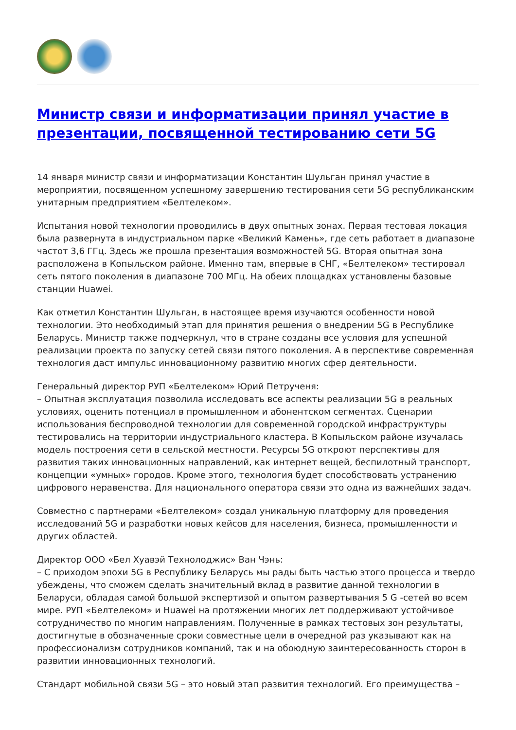Министр связи и информатизации принял участие в презентации, посвященной тестированию сети 5G
14 января министр связи и информатизации Константин Шульган принял участие в мероприятии, посвященном успешному завершению тестирования сети 5G республиканским унитарным предприятием «Белтелеком».
Испытания новой технологии проводились в двух опытных зонах. Первая тестовая локация была развернута в индустриальном парке «Великий Камень», где сеть работает в диапазоне частот 3,6 ГГц. Здесь же прошла презентация возможностей 5G. Вторая опытная зона расположена в Копыльском районе. Именно там, впервые в СНГ, «Белтелеком» тестировал сеть пятого поколения в диапазоне 700 МГц. На обеих площадках установлены базовые станции Huawei.
Как отметил Константин Шульган, в настоящее время изучаются особенности новой технологии. Это необходимый этап для принятия решения о внедрении 5G в Республике Беларусь. Министр также подчеркнул, что в стране созданы все условия для успешной реализации проекта по запуску сетей связи пятого поколения. А в перспективе современная технология даст импульс инновационному развитию многих сфер деятельности.
Генеральный директор РУП «Белтелеком» Юрий Петрученя:
– Опытная эксплуатация позволила исследовать все аспекты реализации 5G в реальных условиях, оценить потенциал в промышленном и абонентском сегментах. Сценарии использования беспроводной технологии для современной городской инфраструктуры тестировались на территории индустриального кластера. В Копыльском районе изучалась модель построения сети в сельской местности. Ресурсы 5G откроют перспективы для развития таких инновационных направлений, как интернет вещей, беспилотный транспорт, концепции «умных» городов. Кроме этого, технология будет способствовать устранению цифрового неравенства. Для национального оператора связи это одна из важнейших задач.
Совместно с партнерами «Белтелеком» создал уникальную платформу для проведения исследований 5G и разработки новых кейсов для населения, бизнеса, промышленности и других областей.
Директор ООО «Бел Хуавэй Технолоджис» Ван Чэнь:
– С приходом эпохи 5G в Республику Беларусь мы рады быть частью этого процесса и твердо убеждены, что сможем сделать значительный вклад в развитие данной технологии в Беларуси, обладая самой большой экспертизой и опытом развертывания 5 G -сетей во всем мире. РУП «Белтелеком» и Huawei на протяжении многих лет поддерживают устойчивое сотрудничество по многим направлениям. Полученные в рамках тестовых зон результаты, достигнутые в обозначенные сроки совместные цели в очередной раз указывают как на профессионализм сотрудников компаний, так и на обоюдную заинтересованность сторон в развитии инновационных технологий.
Стандарт мобильной связи 5G – это новый этап развития технологий. Его преимущества –